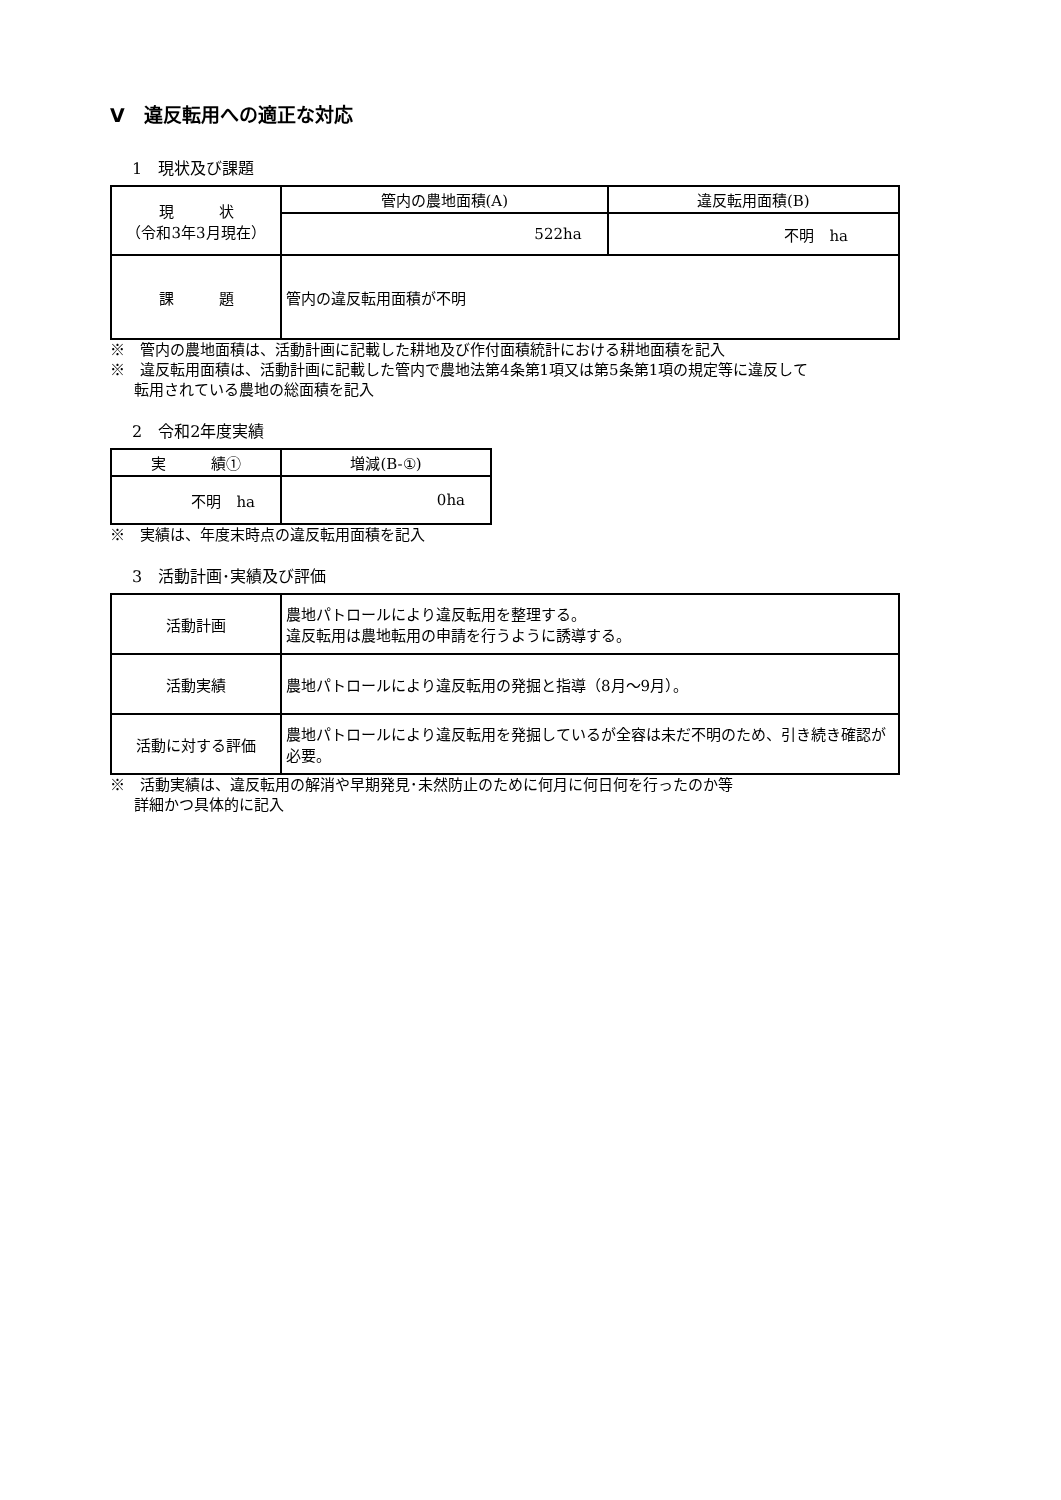V　違反転用への適正な対応
1　現状及び課題
| 現 状 （令和3年3月現在） | 管内の農地面積(A) | 違反転用面積(B) |
| --- | --- | --- |
| | 522ha | 不明 ha |
| 課 題 | 管内の違反転用面積が不明 | |
※　管内の農地面積は、活動計画に記載した耕地及び作付面積統計における耕地面積を記入
※　違反転用面積は、活動計画に記載した管内で農地法第4条第1項又は第5条第1項の規定等に違反して
転用されている農地の総面積を記入
2　令和2年度実績
| 実 績① | 増減(B-①) |
| --- | --- |
| 不明 ha | 0ha |
※　実績は、年度末時点の違反転用面積を記入
3　活動計画･実績及び評価
| 活動計画 | 農地パトロールにより違反転用を整理する。 違反転用は農地転用の申請を行うように誘導する。 |
| 活動実績 | 農地パトロールにより違反転用の発掘と指導（8月～9月）。 |
| 活動に対する評価 | 農地パトロールにより違反転用を発掘しているが全容は未だ不明のため、引き続き確認が必要。 |
※　活動実績は、違反転用の解消や早期発見･未然防止のために何月に何日何を行ったのか等
詳細かつ具体的に記入